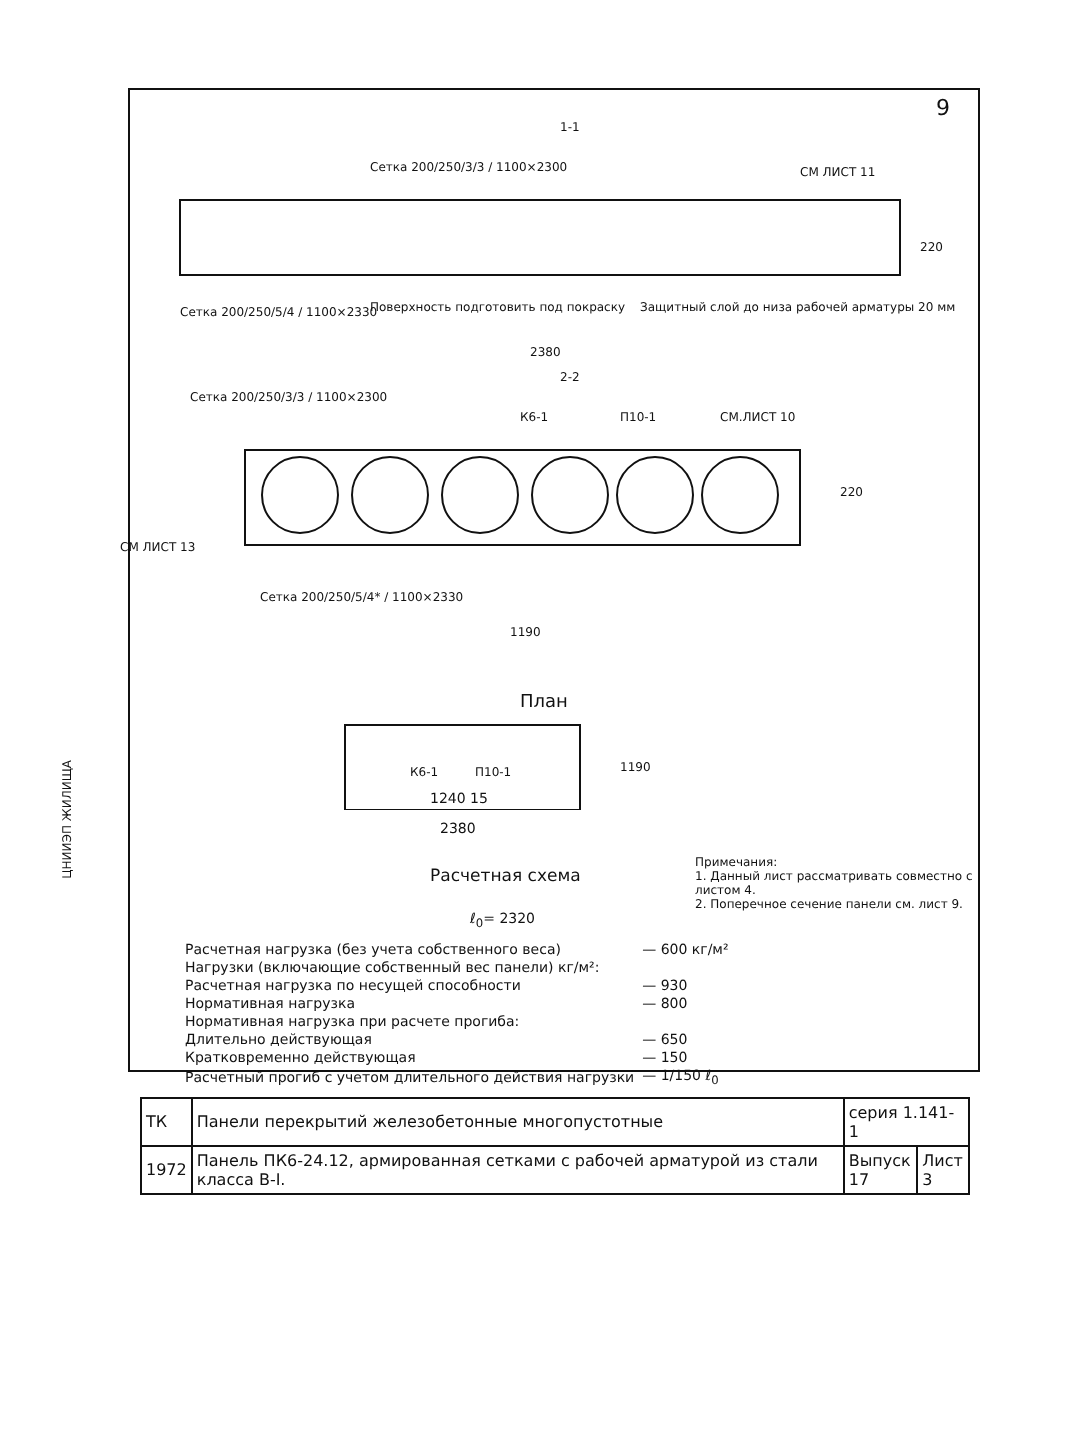ЦНИИЭП ЖИЛИЩА
9
1-1
Сетка 200/250/3/3 / 1100×2300 СМ ЛИСТ 11
Сетка 200/250/5/4 / 1100×2330
Поверхность подготовить под покраску
Защитный слой до низа рабочей арматуры 20 мм
220
2380
2-2
Сетка 200/250/3/3 / 1100×2300
К6-1 П10-1 СМ.ЛИСТ 10
220
СМ ЛИСТ 13
Сетка 200/250/5/4* / 1100×2330
1190
План
К6-1 П10-1 1190
1240 15
2380
Расчетная схема
ℓ<sub>0</sub>= 2320
Примечания:
1. Данный лист рассматривать совместно с листом 4.
2. Поперечное сечение панели см. лист 9.
| Расчетная нагрузка (без учета собственного веса) | — 600 кг/м² |
| Нагрузки (включающие собственный вес панели) кг/м²: | |
| Расчетная нагрузка по несущей способности | — 930 |
| Нормативная нагрузка | — 800 |
| Нормативная нагрузка при расчете прогиба: | |
| Длительно действующая | — 650 |
| Кратковременно действующая | — 150 |
| Расчетный прогиб с учетом длительного действия нагрузки | — 1/150 ℓ<sub>0</sub> |
| ТК | Панели перекрытий железобетонные многопустотные | серия 1.141-1 | |
| 1972 | Панель ПК6-24.12, армированная сетками с рабочей арматурой из стали класса В-I. | Выпуск 17 | Лист 3 |